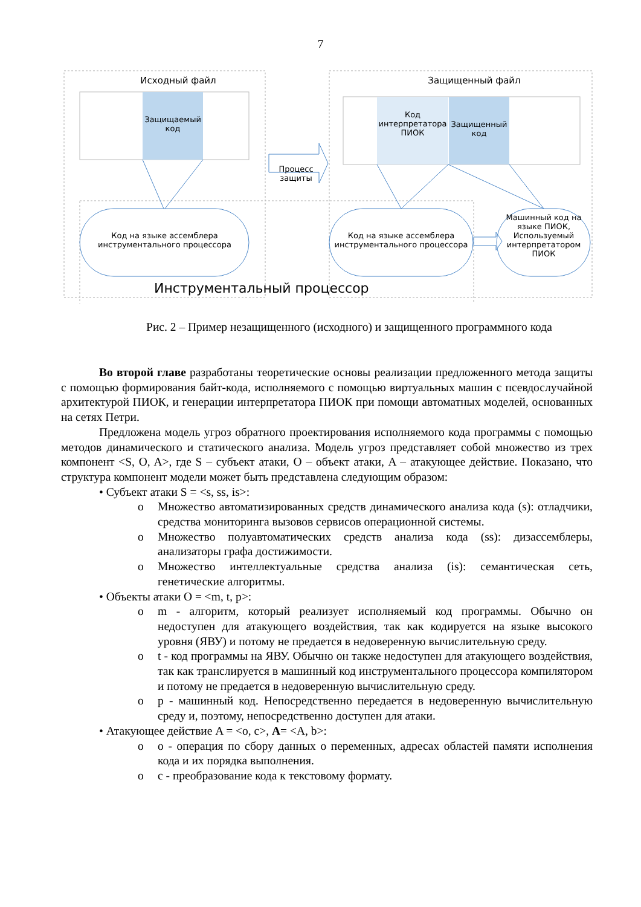7
Исходный файл
Защищаемый код
Защищенный файл
Код интерпретатора ПИОК
Защищенный код
Процесс защиты
Код на языке ассемблера инструментального процессора
Код на языке ассемблера инструментального процессора
Машинный код на языке ПИОК, Используемый интерпретатором ПИОК
Инструментальный процессор
Рис. 2 – Пример незащищенного (исходного) и защищенного программного кода
Во второй главе разработаны теоретические основы реализации предложенного метода защиты с помощью формирования байт-кода, исполняемого с помощью виртуальных машин с псевдослучайной архитектурой ПИОК, и генерации интерпретатора ПИОК при помощи автоматных моделей, основанных на сетях Петри.
Предложена модель угроз обратного проектирования исполняемого кода программы с помощью методов динамического и статического анализа. Модель угроз представляет собой множество из трех компонент <S, O, A>, где S – субъект атаки, O – объект атаки, A – атакующее действие. Показано, что структура компонент модели может быть представлена следующим образом:
• Субъект атаки S = <s, ss, is>:
o Множество автоматизированных средств динамического анализа кода (s): отладчики, средства мониторинга вызовов сервисов операционной системы.
o Множество полуавтоматических средств анализа кода (ss): дизассемблеры, анализаторы графа достижимости.
o Множество интеллектуальные средства анализа (is): семантическая сеть, генетические алгоритмы.
• Объекты атаки O = <m, t, p>:
o m - алгоритм, который реализует исполняемый код программы. Обычно он недоступен для атакующего воздействия, так как кодируется на языке высокого уровня (ЯВУ) и потому не предается в недоверенную вычислительную среду.
o t - код программы на ЯВУ. Обычно он также недоступен для атакующего воздействия, так как транслируется в машинный код инструментального процессора компилятором и потому не предается в недоверенную вычислительную среду.
o p - машинный код. Непосредственно передается в недоверенную вычислительную среду и, поэтому, непосредственно доступен для атаки.
• Атакующее действие A = <o, c>, A= <A, b>:
o o - операция по сбору данных о переменных, адресах областей памяти исполнения кода и их порядка выполнения.
o c - преобразование кода к текстовому формату.